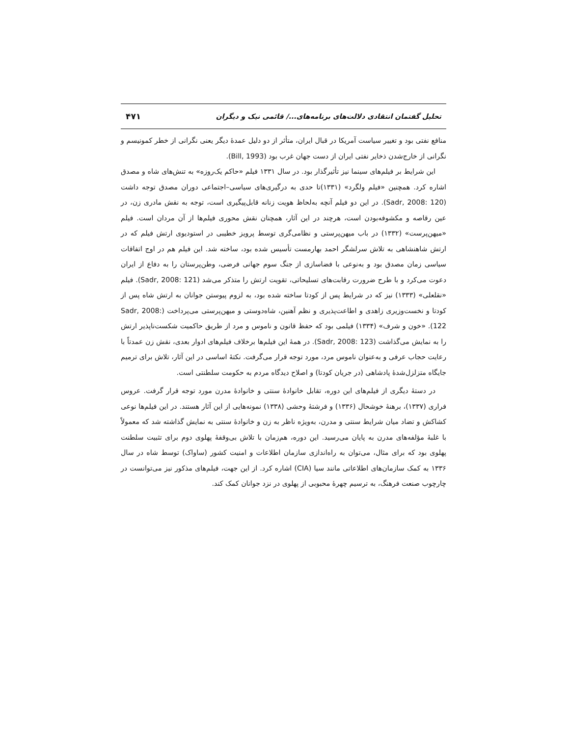تحلیل گفتمان انتقادی دلالت‌های برنامه‌های.../ قائمی نیک و دیگران ۴۷۱
منافع نفتی بود و تغییر سیاست آمریکا در قبال ایران، متأثر از دو دلیل عمدهٔ دیگر یعنی نگرانی از خطر کمونیسم و نگرانی از خارج‌شدن ذخایر نفتی ایران از دست جهان غرب بود (Bill, 1993).
این شرایط بر فیلم‌های سینما نیز تأثیرگذار بود. در سال ۱۳۳۱ فیلم «حاکم یک‌روزه» به تنش‌های شاه و مصدق اشاره کرد. همچنین «فیلم ولگرد» (۱۳۳۱)تا حدی به درگیری‌های سیاسی–اجتماعی دوران مصدق توجه داشت (Sadr, 2008: 120). در این دو فیلم آنچه به‌لحاظ هویت زنانه قابل‌پیگیری است، توجه به نقش مادری زن، در عین رقاصه و مکشوفه‌بودن است، هرچند در این آثار، همچنان نقش محوری فیلم‌ها از آن مردان است. فیلم «میهن‌پرست» (۱۳۳۲) در باب میهن‌پرستی و نظامی‌گری توسط پرویز خطیبی در استودیوی ارتش فیلم که در ارتش شاهنشاهی به تلاش سرلشگر احمد بهارمست تأسیس شده بود، ساخته شد. این فیلم هم در اوج اتفاقات سیاسی زمان مصدق بود و به‌نوعی با فضاسازی از جنگ سوم جهانی فرضی، وطن‌پرستان را به دفاع از ایران دعوت می‌کرد و با طرح ضرورت رقابت‌های تسلیحاتی، تقویت ارتش را متذکر می‌شد (Sadr, 2008: 121). فیلم «نقلعلی» (۱۳۳۳) نیز که در شرایط پس از کودتا ساخته شده بود، به لزوم پیوستن جوانان به ارتش شاه پس از کودتا و نخست‌وزیری زاهدی و اطاعت‌پذیری و نظم آهنین، شاه‌دوستی و میهن‌پرستی می‌پرداخت (Sadr, 2008: 122). «خون و شرف» (۱۳۳۴) فیلمی بود که حفظ قانون و ناموس و مرد از طریق حاکمیت شکست‌ناپذیر ارتش را به نمایش می‌گذاشت (Sadr, 2008: 123). در همهٔ این فیلم‌ها برخلاف فیلم‌های ادوار بعدی، نقش زن عمدتاً با رعایت حجاب عرفی و به‌عنوان ناموس مرد، مورد توجه قرار می‌گرفت. نکتهٔ اساسی در این آثار، تلاش برای ترمیم جایگاه متزلزل‌شدهٔ پادشاهی (در جریان کودتا) و اصلاح دیدگاه مردم به حکومت سلطنتی است.
در دستهٔ دیگری از فیلم‌های این دوره، تقابل خانوادهٔ سنتی و خانوادهٔ مدرن مورد توجه قرار گرفت. عروس فراری (۱۳۳۷)، برهنهٔ خوشحال (۱۳۳۶) و فرشتهٔ وحشی (۱۳۳۸) نمونه‌هایی از این آثار هستند. در این فیلم‌ها نوعی کشاکش و تضاد میان شرایط سنتی و مدرن، به‌ویژه ناظر به زن و خانوادهٔ سنتی به نمایش گذاشته شد که معمولاً با غلبهٔ مؤلفه‌های مدرن به پایان می‌رسید. این دوره، هم‌زمان با تلاش بی‌وقفهٔ پهلوی دوم برای تثبیت سلطنت پهلوی بود که برای مثال، می‌توان به راه‌اندازی سازمان اطلاعات و امنیت کشور (ساواک) توسط شاه در سال ۱۳۳۶ به کمک سازمان‌های اطلاعاتی مانند سیا (CIA) اشاره کرد. از این جهت، فیلم‌های مذکور نیز می‌توانست در چارچوب صنعت فرهنگ، به ترسیم چهرهٔ محبوبی از پهلوی در نزد جوانان کمک کند.